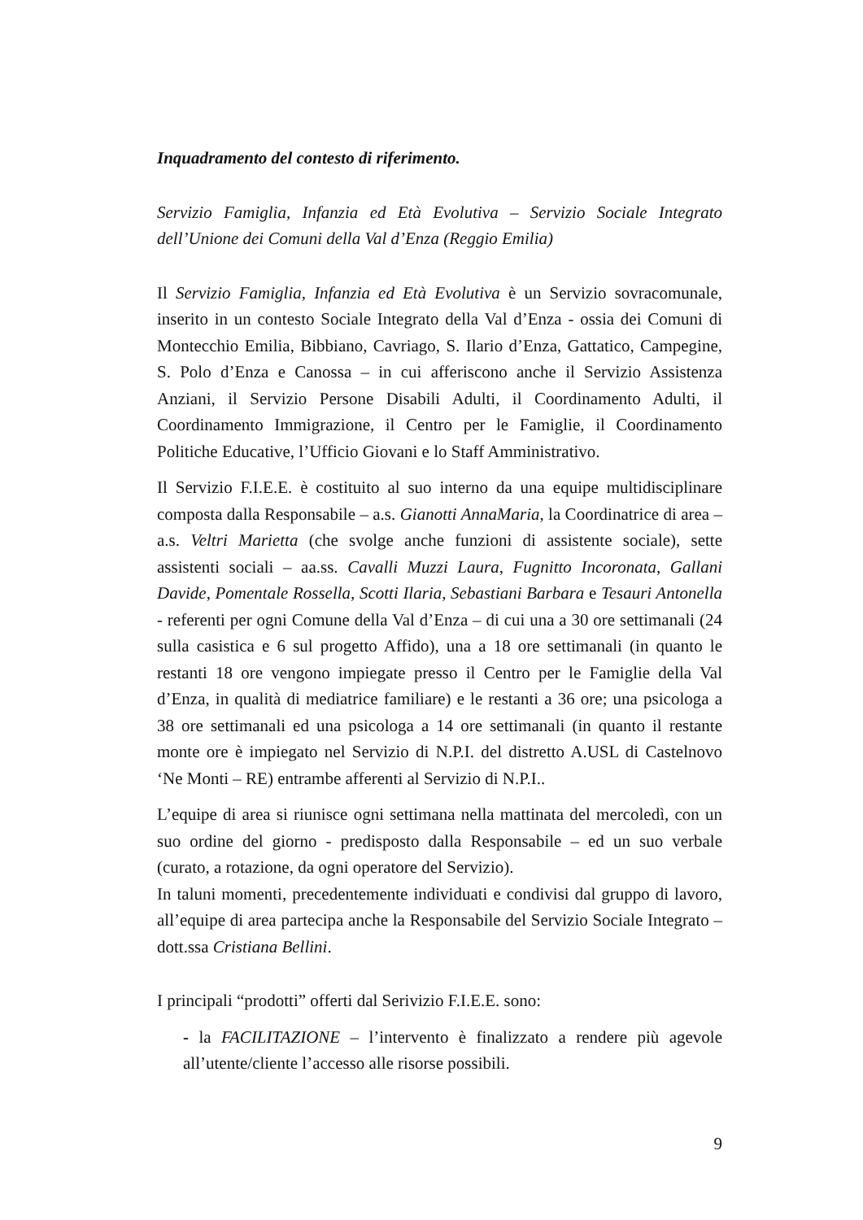Inquadramento del contesto di riferimento.
Servizio Famiglia, Infanzia ed Età Evolutiva – Servizio Sociale Integrato dell’Unione dei Comuni della Val d’Enza (Reggio Emilia)
Il Servizio Famiglia, Infanzia ed Età Evolutiva è un Servizio sovracomunale, inserito in un contesto Sociale Integrato della Val d’Enza - ossia dei Comuni di Montecchio Emilia, Bibbiano, Cavriago, S. Ilario d’Enza, Gattatico, Campegine, S. Polo d’Enza e Canossa – in cui afferiscono anche il Servizio Assistenza Anziani, il Servizio Persone Disabili Adulti, il Coordinamento Adulti, il Coordinamento Immigrazione, il Centro per le Famiglie, il Coordinamento Politiche Educative, l’Ufficio Giovani e lo Staff Amministrativo.
Il Servizio F.I.E.E. è costituito al suo interno da una equipe multidisciplinare composta dalla Responsabile – a.s. Gianotti AnnaMaria, la Coordinatrice di area – a.s. Veltri Marietta (che svolge anche funzioni di assistente sociale), sette assistenti sociali – aa.ss. Cavalli Muzzi Laura, Fugnitto Incoronata, Gallani Davide, Pomentale Rossella, Scotti Ilaria, Sebastiani Barbara e Tesauri Antonella - referenti per ogni Comune della Val d’Enza – di cui una a 30 ore settimanali (24 sulla casistica e 6 sul progetto Affido), una a 18 ore settimanali (in quanto le restanti 18 ore vengono impiegate presso il Centro per le Famiglie della Val d’Enza, in qualità di mediatrice familiare) e le restanti a 36 ore; una psicologa a 38 ore settimanali ed una psicologa a 14 ore settimanali (in quanto il restante monte ore è impiegato nel Servizio di N.P.I. del distretto A.USL di Castelnovo ‘Ne Monti – RE) entrambe afferenti al Servizio di N.P.I..
L’equipe di area si riunisce ogni settimana nella mattinata del mercoledì, con un suo ordine del giorno - predisposto dalla Responsabile – ed un suo verbale (curato, a rotazione, da ogni operatore del Servizio).
In taluni momenti, precedentemente individuati e condivisi dal gruppo di lavoro, all’equipe di area partecipa anche la Responsabile del Servizio Sociale Integrato – dott.ssa Cristiana Bellini.
I principali “prodotti” offerti dal Serivizio F.I.E.E. sono:
- la FACILITAZIONE – l’intervento è finalizzato a rendere più agevole all’utente/cliente l’accesso alle risorse possibili.
9